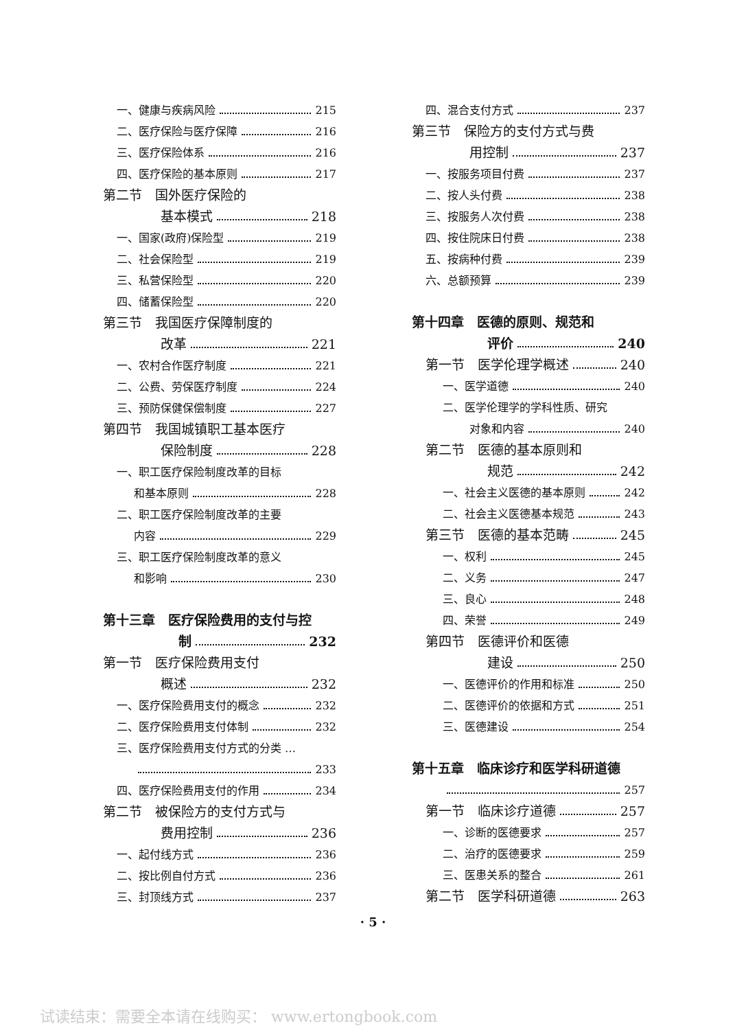一、健康与疾病风险 215
二、医疗保险与医疗保障 216
三、医疗保险体系 216
四、医疗保险的基本原则 217
第二节　国外医疗保险的
基本模式 218
一、国家(政府)保险型 219
二、社会保险型 219
三、私营保险型 220
四、储蓄保险型 220
第三节　我国医疗保障制度的
改革 221
一、农村合作医疗制度 221
二、公费、劳保医疗制度 224
三、预防保健保偿制度 227
第四节　我国城镇职工基本医疗
保险制度 228
一、职工医疗保险制度改革的目标
和基本原则 228
二、职工医疗保险制度改革的主要
内容 229
三、职工医疗保险制度改革的意义
和影响 230
第十三章　医疗保险费用的支付与控
制 232
第一节　医疗保险费用支付
概述 232
一、医疗保险费用支付的概念 232
二、医疗保险费用支付体制 232
三、医疗保险费用支付方式的分类 …
233
四、医疗保险费用支付的作用 234
第二节　被保险方的支付方式与
费用控制 236
一、起付线方式 236
二、按比例自付方式 236
三、封顶线方式 237
四、混合支付方式 237
第三节　保险方的支付方式与费
用控制 237
一、按服务项目付费 237
二、按人头付费 238
三、按服务人次付费 238
四、按住院床日付费 238
五、按病种付费 239
六、总额预算 239
第十四章　医德的原则、规范和
评价 240
第一节　医学伦理学概述 240
一、医学道德 240
二、医学伦理学的学科性质、研究
对象和内容 240
第二节　医德的基本原则和
规范 242
一、社会主义医德的基本原则 242
二、社会主义医德基本规范 243
第三节　医德的基本范畴 245
一、权利 245
二、义务 247
三、良心 248
四、荣誉 249
第四节　医德评价和医德
建设 250
一、医德评价的作用和标准 250
二、医德评价的依据和方式 251
三、医德建设 254
第十五章　临床诊疗和医学科研道德
257
第一节　临床诊疗道德 257
一、诊断的医德要求 257
二、治疗的医德要求 259
三、医患关系的整合 261
第二节　医学科研道德 263
· 5 ·
试读结束：需要全本请在线购买： www.ertongbook.com